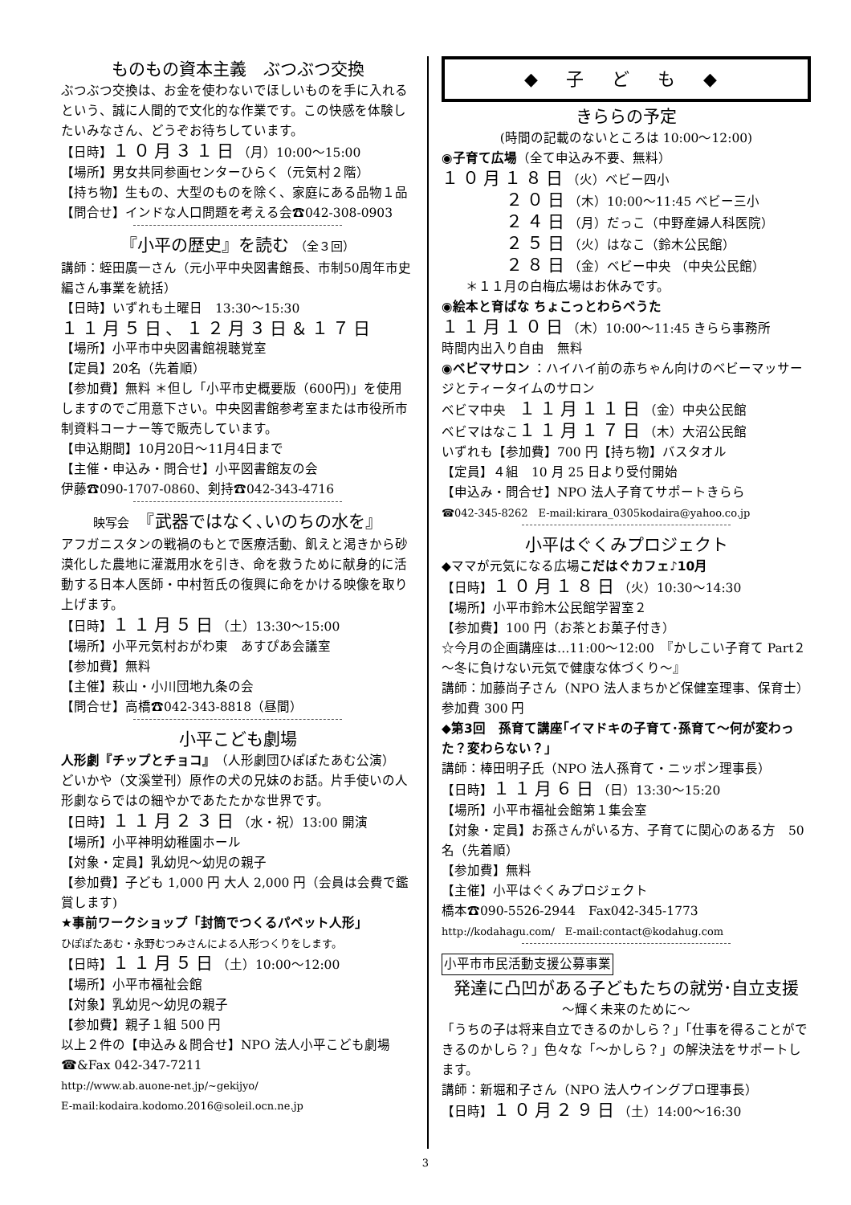ものもの資本主義　ぶつぶつ交換
ぶつぶつ交換は、お金を使わないでほしいものを手に入れるという、誠に人間的で文化的な作業です。この快感を体験したいみなさん、どうぞお待ちしています。
【日時】１０月３１日（月）10:00～15:00
【場所】男女共同参画センターひらく（元気村２階）
【持ち物】生もの、大型のものを除く、家庭にある品物１品
【問合せ】インドな人口問題を考える会☎042-308-0903
『小平の歴史』を読む （全３回）
講師：蛭田廣一さん（元小平中央図書館長、市制50周年市史編さん事業を統括）
【日時】いずれも土曜日　13:30～15:30
１１月５日、１２月３日＆１７日
【場所】小平市中央図書館視聴覚室
【定員】20名（先着順）
【参加費】無料 ＊但し「小平市史概要版（600円)」を使用しますのでご用意下さい。中央図書館参考室または市役所市制資料コーナー等で販売しています。
【申込期間】10月20日～11月4日まで
【主催・申込み・問合せ】小平図書館友の会
伊藤☎090-1707-0860、剣持☎042-343-4716
映写会　『武器ではなく､いのちの水を』
アフガニスタンの戦禍のもとで医療活動、飢えと渇きから砂漠化した農地に灌漑用水を引き、命を救うために献身的に活動する日本人医師・中村哲氏の復興に命をかける映像を取り上げます。
【日時】１１月５日（土）13:30～15:00
【場所】小平元気村おがわ東　あすぴあ会議室
【参加費】無料
【主催】萩山・小川団地九条の会
【問合せ】高橋☎042-343-8818（昼間）
小平こども劇場
人形劇『チップとチョコ』（人形劇団ひぽぽたあむ公演）
どいかや（文溪堂刊）原作の犬の兄妹のお話。片手使いの人形劇ならではの細やかであたたかな世界です。
【日時】１１月２３日（水・祝）13:00 開演
【場所】小平神明幼稚園ホール
【対象・定員】乳幼児～幼児の親子
【参加費】子ども 1,000 円 大人 2,000 円（会員は会費で鑑賞します)
★事前ワークショップ「封筒でつくるパペット人形」
ひぽぽたあむ・永野むつみさんによる人形つくりをします。
【日時】１１月５日（土）10:00～12:00
【場所】小平市福祉会館
【対象】乳幼児～幼児の親子
【参加費】親子１組 500 円
以上２件の【申込み＆問合せ】NPO 法人小平こども劇場
☎&Fax 042-347-7211
http://www.ab.auone-net.jp/~gekijyo/
E-mail:kodaira.kodomo.2016@soleil.ocn.ne.jp
◆ 子 ど も ◆
きららの予定
(時間の記載のないところは 10:00～12:00)
◉子育て広場（全て申込み不要、無料）
１０月１８日（火）ベビー四小
２０日（木）10:00～11:45 ベビー三小
２４日（月）だっこ（中野産婦人科医院）
２５日（火）はなこ（鈴木公民館）
２８日（金）ベビー中央 （中央公民館）
＊１１月の白梅広場はお休みです。
◉絵本と育ばな ちょこっとわらべうた
１１月１０日（木）10:00～11:45 きらら事務所
時間内出入り自由　無料
◉ベビマサロン ：ハイハイ前の赤ちゃん向けのベビーマッサージとティータイムのサロン
ベビマ中央　１１月１１日（金）中央公民館
ベビマはなこ１１月１７日（木）大沼公民館
いずれも【参加費】700 円【持ち物】バスタオル
【定員】４組　10 月 25 日より受付開始
【申込み・問合せ】NPO 法人子育てサポートきらら
☎042-345-8262　E-mail:kirara_0305kodaira@yahoo.co.jp
小平はぐくみプロジェクト
◆ママが元気になる広場こだはぐカフェ♪10月
【日時】１０月１８日（火）10:30～14:30
【場所】小平市鈴木公民館学習室２
【参加費】100 円（お茶とお菓子付き）
☆今月の企画講座は…11:00～12:00　『かしこい子育て Part２～冬に負けない元気で健康な体づくり～』
講師：加藤尚子さん（NPO 法人まちかど保健室理事、保育士）　参加費 300 円
◆第3回　孫育て講座｢イマドキの子育て･孫育て～何が変わった？変わらない？」
講師：棒田明子氏（NPO 法人孫育て・ニッポン理事長）
【日時】１１月６日（日）13:30～15:20
【場所】小平市福祉会館第１集会室
【対象・定員】お孫さんがいる方、子育てに関心のある方　50 名（先着順）
【参加費】無料
【主催】小平はぐくみプロジェクト
橋本☎090-5526-2944　Fax042-345-1773
http://kodahagu.com/　E-mail:contact@kodahug.com
小平市市民活動支援公募事業
発達に凸凹がある子どもたちの就労･自立支援
～輝く未来のために～
「うちの子は将来自立できるのかしら？」「仕事を得ることができるのかしら？」色々な「～かしら？」の解決法をサポートします。
講師：新堀和子さん（NPO 法人ウイングプロ理事長）
【日時】１０月２９日（土）14:00～16:30
3